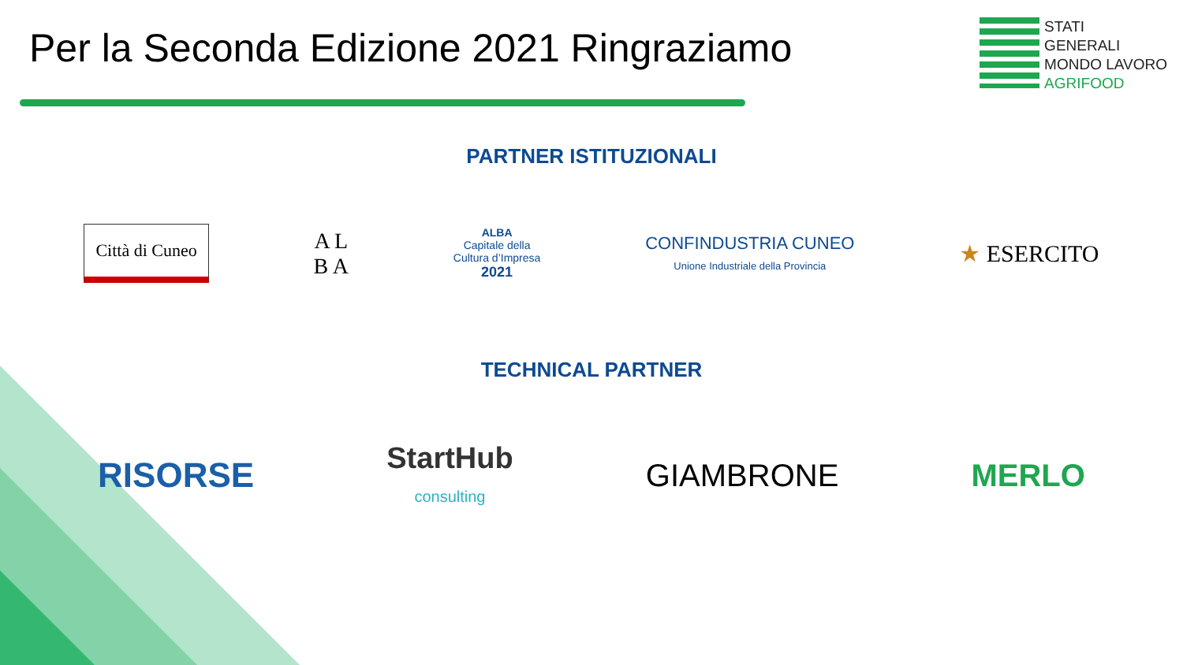Per la Seconda Edizione 2021 Ringraziamo
STATI
GENERALI
MONDO LAVORO
AGRIFOOD
PARTNER ISTITUZIONALI
Città di Cuneo
A L
B A
ALBA
Capitale della
Cultura d’Impresa
2021
CONFINDUSTRIA CUNEO
Unione Industriale della Provincia
★ ESERCITO
TECHNICAL PARTNER
RISORSE
StartHub
consulting
GIAMBRONE MERLO